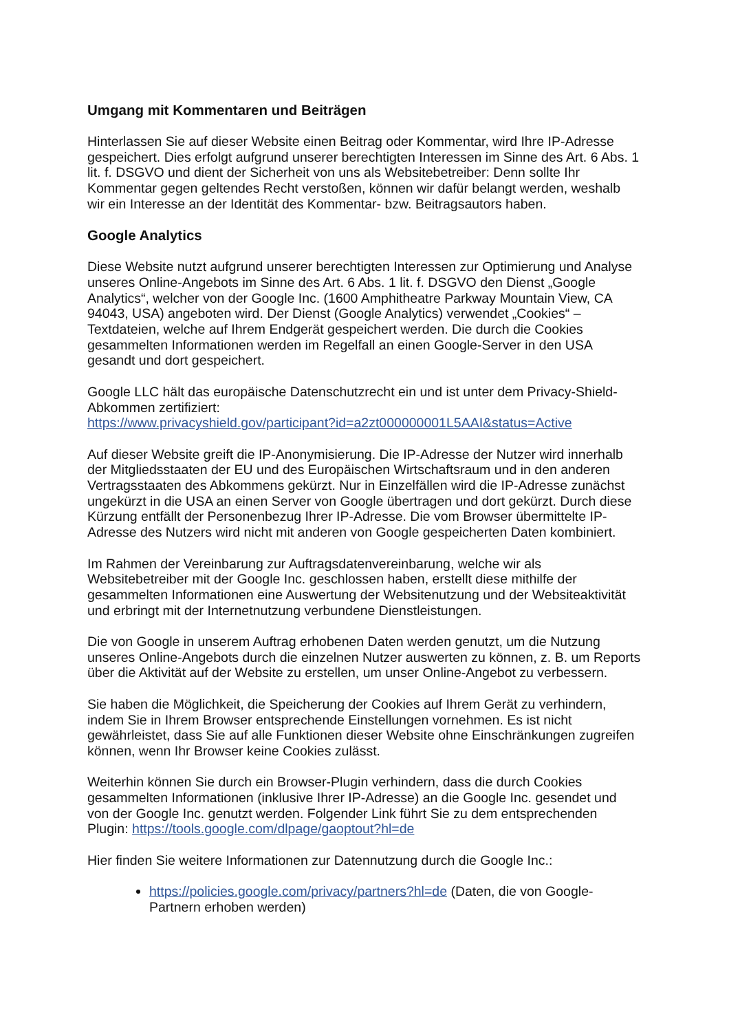Umgang mit Kommentaren und Beiträgen
Hinterlassen Sie auf dieser Website einen Beitrag oder Kommentar, wird Ihre IP-Adresse gespeichert. Dies erfolgt aufgrund unserer berechtigten Interessen im Sinne des Art. 6 Abs. 1 lit. f. DSGVO und dient der Sicherheit von uns als Websitebetreiber: Denn sollte Ihr Kommentar gegen geltendes Recht verstoßen, können wir dafür belangt werden, weshalb wir ein Interesse an der Identität des Kommentar- bzw. Beitragsautors haben.
Google Analytics
Diese Website nutzt aufgrund unserer berechtigten Interessen zur Optimierung und Analyse unseres Online-Angebots im Sinne des Art. 6 Abs. 1 lit. f. DSGVO den Dienst „Google Analytics“, welcher von der Google Inc. (1600 Amphitheatre Parkway Mountain View, CA 94043, USA) angeboten wird. Der Dienst (Google Analytics) verwendet „Cookies“ – Textdateien, welche auf Ihrem Endgerät gespeichert werden. Die durch die Cookies gesammelten Informationen werden im Regelfall an einen Google-Server in den USA gesandt und dort gespeichert.
Google LLC hält das europäische Datenschutzrecht ein und ist unter dem Privacy-Shield-Abkommen zertifiziert:
https://www.privacyshield.gov/participant?id=a2zt000000001L5AAI&status=Active
Auf dieser Website greift die IP-Anonymisierung. Die IP-Adresse der Nutzer wird innerhalb der Mitgliedsstaaten der EU und des Europäischen Wirtschaftsraum und in den anderen Vertragsstaaten des Abkommens gekürzt. Nur in Einzelfällen wird die IP-Adresse zunächst ungekürzt in die USA an einen Server von Google übertragen und dort gekürzt. Durch diese Kürzung entfällt der Personenbezug Ihrer IP-Adresse. Die vom Browser übermittelte IP-Adresse des Nutzers wird nicht mit anderen von Google gespeicherten Daten kombiniert.
Im Rahmen der Vereinbarung zur Auftragsdatenvereinbarung, welche wir als Websitebetreiber mit der Google Inc. geschlossen haben, erstellt diese mithilfe der gesammelten Informationen eine Auswertung der Websitenutzung und der Websiteaktivität und erbringt mit der Internetnutzung verbundene Dienstleistungen.
Die von Google in unserem Auftrag erhobenen Daten werden genutzt, um die Nutzung unseres Online-Angebots durch die einzelnen Nutzer auswerten zu können, z. B. um Reports über die Aktivität auf der Website zu erstellen, um unser Online-Angebot zu verbessern.
Sie haben die Möglichkeit, die Speicherung der Cookies auf Ihrem Gerät zu verhindern, indem Sie in Ihrem Browser entsprechende Einstellungen vornehmen. Es ist nicht gewährleistet, dass Sie auf alle Funktionen dieser Website ohne Einschränkungen zugreifen können, wenn Ihr Browser keine Cookies zulässt.
Weiterhin können Sie durch ein Browser-Plugin verhindern, dass die durch Cookies gesammelten Informationen (inklusive Ihrer IP-Adresse) an die Google Inc. gesendet und von der Google Inc. genutzt werden. Folgender Link führt Sie zu dem entsprechenden Plugin: https://tools.google.com/dlpage/gaoptout?hl=de
Hier finden Sie weitere Informationen zur Datennutzung durch die Google Inc.:
https://policies.google.com/privacy/partners?hl=de (Daten, die von Google-Partnern erhoben werden)